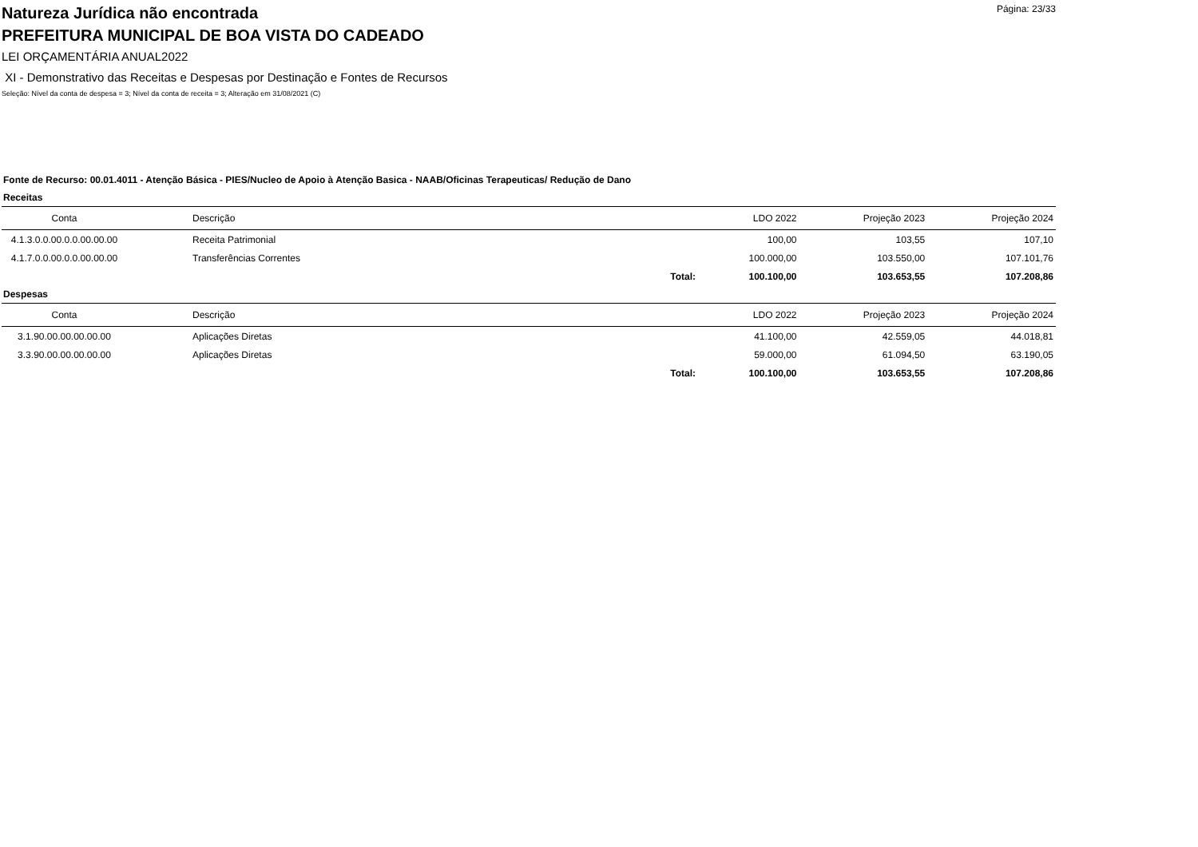Página: 23/33
Natureza Jurídica não encontrada
PREFEITURA MUNICIPAL DE BOA VISTA DO CADEADO
LEI ORÇAMENTÁRIA ANUAL2022
XI - Demonstrativo das Receitas e Despesas por Destinação e Fontes de Recursos
Seleção: Nível da conta de despesa = 3; Nível da conta de receita = 3; Alteração em 31/08/2021 (C)
Fonte de Recurso: 00.01.4011 - Atenção Básica - PIES/Nucleo de Apoio à Atenção Basica - NAAB/Oficinas Terapeuticas/ Redução de Dano
Receitas
| Conta | Descrição | | LDO 2022 | Projeção 2023 | Projeção 2024 |
| --- | --- | --- | --- | --- | --- |
| 4.1.3.0.0.00.0.0.00.00.00 | Receita Patrimonial | | 100,00 | 103,55 | 107,10 |
| 4.1.7.0.0.00.0.0.00.00.00 | Transferências Correntes | | 100.000,00 | 103.550,00 | 107.101,76 |
| | | Total: | 100.100,00 | 103.653,55 | 107.208,86 |
Despesas
| Conta | Descrição | | LDO 2022 | Projeção 2023 | Projeção 2024 |
| --- | --- | --- | --- | --- | --- |
| 3.1.90.00.00.00.00.00 | Aplicações Diretas | | 41.100,00 | 42.559,05 | 44.018,81 |
| 3.3.90.00.00.00.00.00 | Aplicações Diretas | | 59.000,00 | 61.094,50 | 63.190,05 |
| | | Total: | 100.100,00 | 103.653,55 | 107.208,86 |